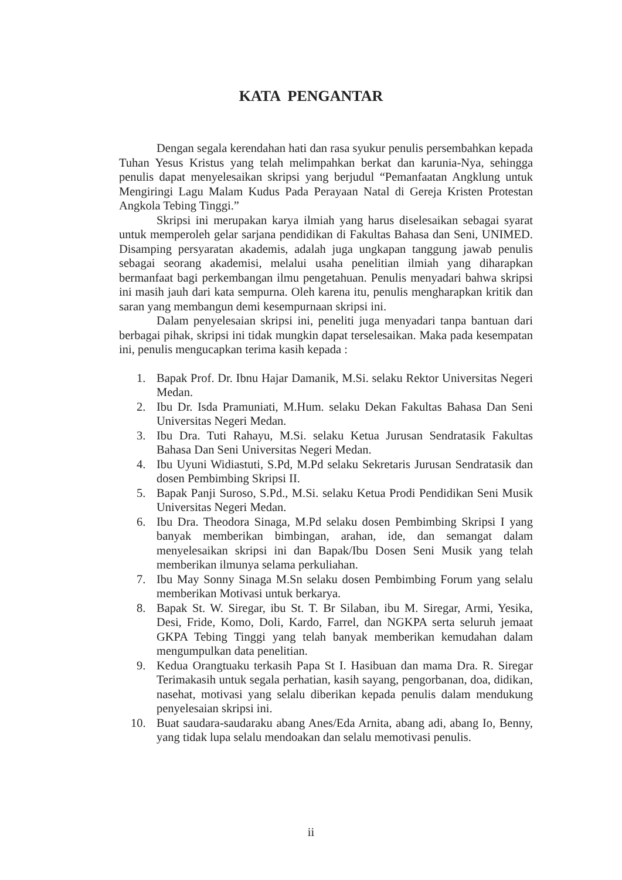KATA PENGANTAR
Dengan segala kerendahan hati dan rasa syukur penulis persembahkan kepada Tuhan Yesus Kristus yang telah melimpahkan berkat dan karunia-Nya, sehingga penulis dapat menyelesaikan skripsi yang berjudul “Pemanfaatan Angklung untuk Mengiringi Lagu Malam Kudus Pada Perayaan Natal di Gereja Kristen Protestan Angkola Tebing Tinggi.”
Skripsi ini merupakan karya ilmiah yang harus diselesaikan sebagai syarat untuk memperoleh gelar sarjana pendidikan di Fakultas Bahasa dan Seni, UNIMED. Disamping persyaratan akademis, adalah juga ungkapan tanggung jawab penulis sebagai seorang akademisi, melalui usaha penelitian ilmiah yang diharapkan bermanfaat bagi perkembangan ilmu pengetahuan. Penulis menyadari bahwa skripsi ini masih jauh dari kata sempurna. Oleh karena itu, penulis mengharapkan kritik dan saran yang membangun demi kesempurnaan skripsi ini.
Dalam penyelesaian skripsi ini, peneliti juga menyadari tanpa bantuan dari berbagai pihak, skripsi ini tidak mungkin dapat terselesaikan. Maka pada kesempatan ini, penulis mengucapkan terima kasih kepada :
1. Bapak Prof. Dr. Ibnu Hajar Damanik, M.Si. selaku Rektor Universitas Negeri Medan.
2. Ibu Dr. Isda Pramuniati, M.Hum. selaku Dekan Fakultas Bahasa Dan Seni Universitas Negeri Medan.
3. Ibu Dra. Tuti Rahayu, M.Si. selaku Ketua Jurusan Sendratasik Fakultas Bahasa Dan Seni Universitas Negeri Medan.
4. Ibu Uyuni Widiastuti, S.Pd, M.Pd selaku Sekretaris Jurusan Sendratasik dan dosen Pembimbing Skripsi II.
5. Bapak Panji Suroso, S.Pd., M.Si. selaku Ketua Prodi Pendidikan Seni Musik Universitas Negeri Medan.
6. Ibu Dra. Theodora Sinaga, M.Pd selaku dosen Pembimbing Skripsi I yang banyak memberikan bimbingan, arahan, ide, dan semangat dalam menyelesaikan skripsi ini dan Bapak/Ibu Dosen Seni Musik yang telah memberikan ilmunya selama perkuliahan.
7. Ibu May Sonny Sinaga M.Sn selaku dosen Pembimbing Forum yang selalu memberikan Motivasi untuk berkarya.
8. Bapak St. W. Siregar, ibu St. T. Br Silaban, ibu M. Siregar, Armi, Yesika, Desi, Fride, Komo, Doli, Kardo, Farrel, dan NGKPA serta seluruh jemaat GKPA Tebing Tinggi yang telah banyak memberikan kemudahan dalam mengumpulkan data penelitian.
9. Kedua Orangtuaku terkasih Papa St I. Hasibuan dan mama Dra. R. Siregar Terimakasih untuk segala perhatian, kasih sayang, pengorbanan, doa, didikan, nasehat, motivasi yang selalu diberikan kepada penulis dalam mendukung penyelesaian skripsi ini.
10. Buat saudara-saudaraku abang Anes/Eda Arnita, abang adi, abang Io, Benny, yang tidak lupa selalu mendoakan dan selalu memotivasi penulis.
ii